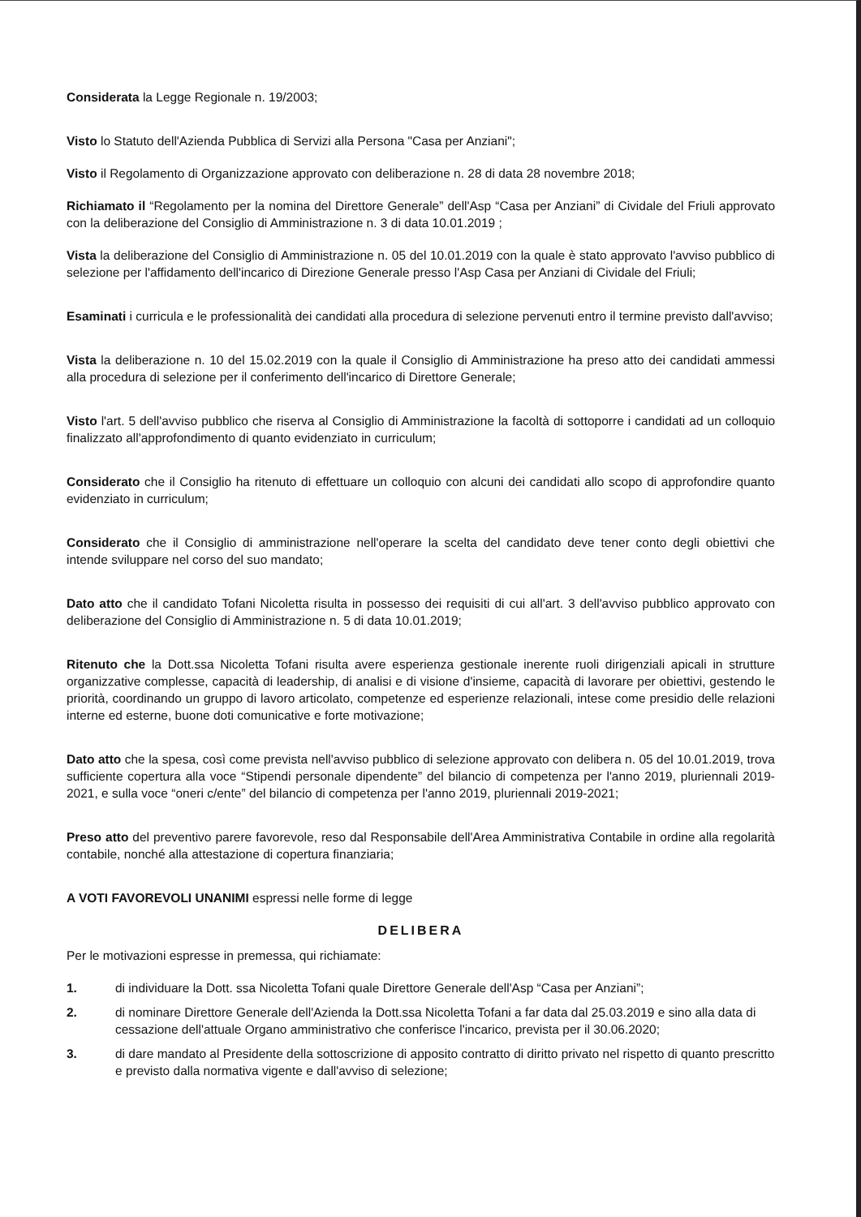Considerata la Legge Regionale n. 19/2003;
Visto lo Statuto dell'Azienda Pubblica di Servizi alla Persona "Casa per Anziani";
Visto il Regolamento di Organizzazione approvato con deliberazione n. 28 di data 28 novembre 2018;
Richiamato il “Regolamento per la nomina del Direttore Generale” dell'Asp “Casa per Anziani” di Cividale del Friuli approvato con la deliberazione del Consiglio di Amministrazione n. 3 di data 10.01.2019 ;
Vista la deliberazione del Consiglio di Amministrazione n. 05 del 10.01.2019 con la quale è stato approvato l'avviso pubblico di selezione per l'affidamento dell'incarico di Direzione Generale presso l'Asp Casa per Anziani di Cividale del Friuli;
Esaminati i curricula e le professionalità dei candidati alla procedura di selezione pervenuti entro il termine previsto dall'avviso;
Vista la deliberazione n. 10 del 15.02.2019 con la quale il Consiglio di Amministrazione ha preso atto dei candidati ammessi alla procedura di selezione per il conferimento dell'incarico di Direttore Generale;
Visto l'art. 5 dell'avviso pubblico che riserva al Consiglio di Amministrazione la facoltà di sottoporre i candidati ad un colloquio finalizzato all'approfondimento di quanto evidenziato in curriculum;
Considerato che il Consiglio ha ritenuto di effettuare un colloquio con alcuni dei candidati allo scopo di approfondire quanto evidenziato in curriculum;
Considerato che il Consiglio di amministrazione nell'operare la scelta del candidato deve tener conto degli obiettivi che intende sviluppare nel corso del suo mandato;
Dato atto che il candidato Tofani Nicoletta risulta in possesso dei requisiti di cui all'art. 3 dell'avviso pubblico approvato con deliberazione del Consiglio di Amministrazione n. 5 di data 10.01.2019;
Ritenuto che la Dott.ssa Nicoletta Tofani risulta avere esperienza gestionale inerente ruoli dirigenziali apicali in strutture organizzative complesse, capacità di leadership, di analisi e di visione d'insieme, capacità di lavorare per obiettivi, gestendo le priorità, coordinando un gruppo di lavoro articolato, competenze ed esperienze relazionali, intese come presidio delle relazioni interne ed esterne, buone doti comunicative e forte motivazione;
Dato atto che la spesa, così come prevista nell'avviso pubblico di selezione approvato con delibera n. 05 del 10.01.2019, trova sufficiente copertura alla voce “Stipendi personale dipendente” del bilancio di competenza per l'anno 2019, pluriennali 2019-2021, e sulla voce “oneri c/ente” del bilancio di competenza per l'anno 2019, pluriennali 2019-2021;
Preso atto del preventivo parere favorevole, reso dal Responsabile dell'Area Amministrativa Contabile in ordine alla regolarità contabile, nonché alla attestazione di copertura finanziaria;
A VOTI FAVOREVOLI UNANIMI espressi nelle forme di legge
DELIBERA
Per le motivazioni espresse in premessa, qui richiamate:
1. di individuare la Dott. ssa Nicoletta Tofani quale Direttore Generale dell'Asp “Casa per Anziani”;
2. di nominare Direttore Generale dell'Azienda la Dott.ssa Nicoletta Tofani a far data dal 25.03.2019 e sino alla data di cessazione dell'attuale Organo amministrativo che conferisce l'incarico, prevista per il 30.06.2020;
3. di dare mandato al Presidente della sottoscrizione di apposito contratto di diritto privato nel rispetto di quanto prescritto e previsto dalla normativa vigente e dall'avviso di selezione;